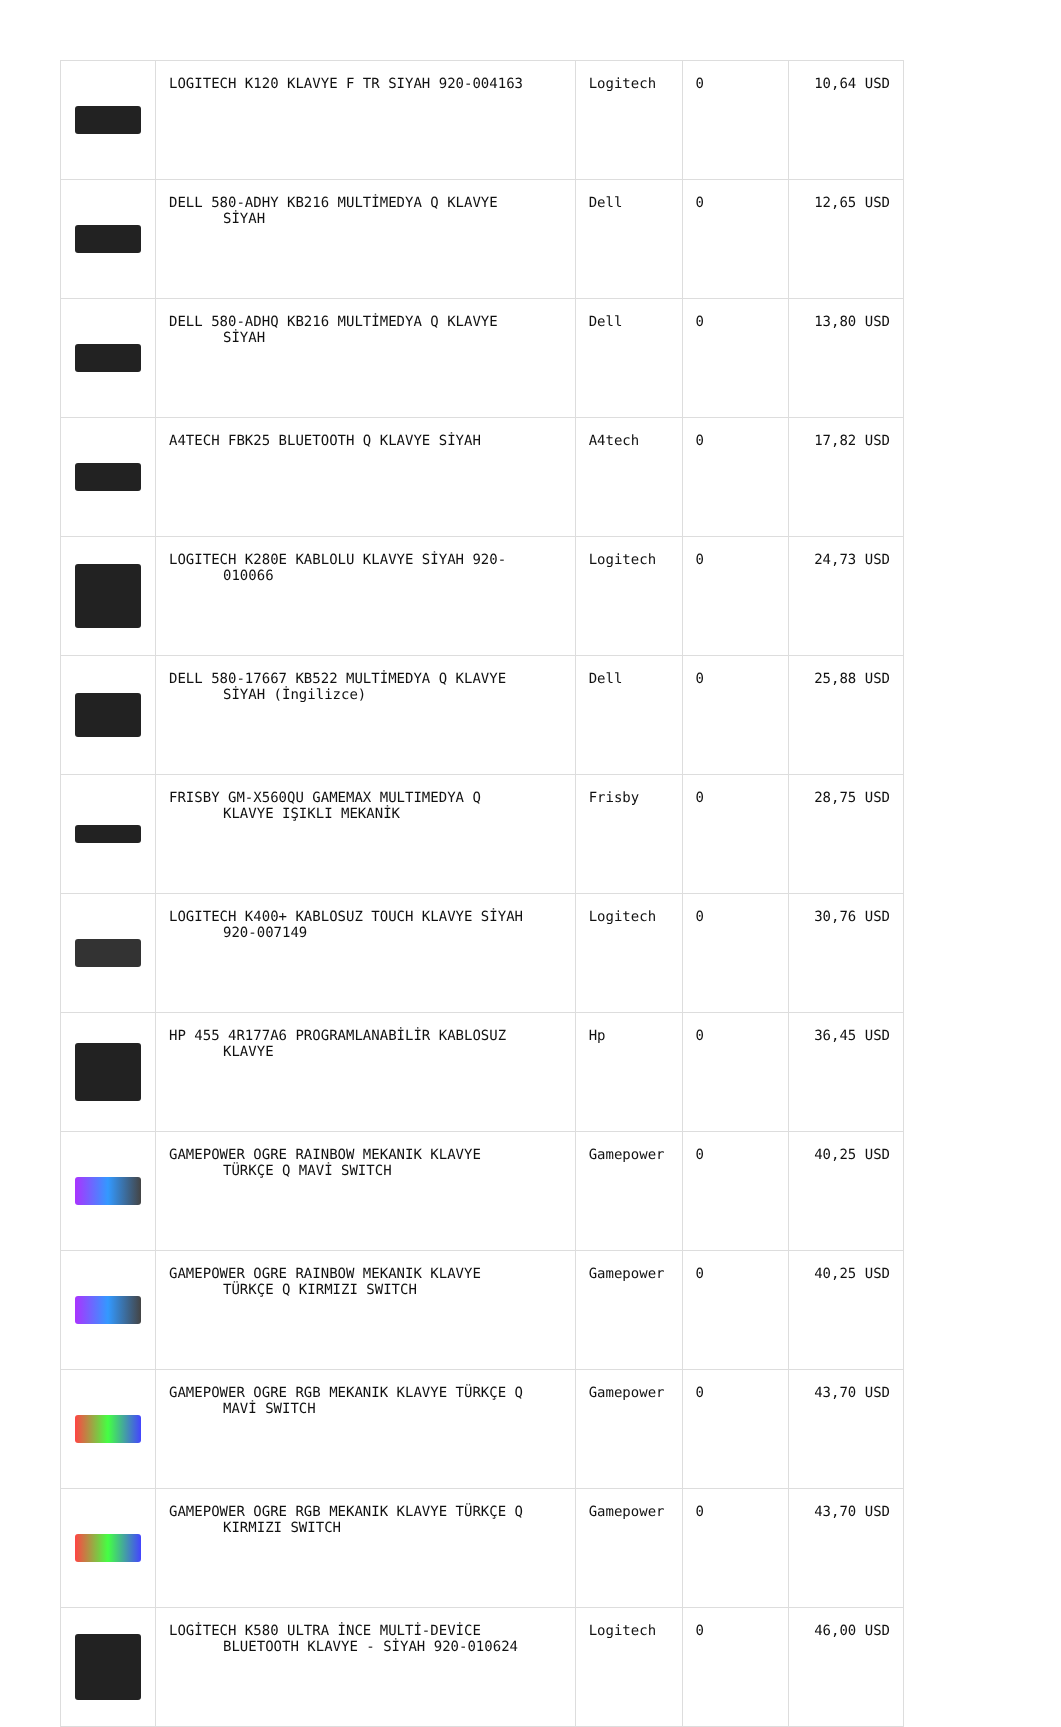| | LOGITECH K120 KLAVYE F TR SIYAH 920-004163 | Logitech | 0 | 10,64 USD |
| | DELL 580-ADHY KB216 MULTİMEDYA Q KLAVYE SİYAH | Dell | 0 | 12,65 USD |
| | DELL 580-ADHQ KB216 MULTİMEDYA Q KLAVYE SİYAH | Dell | 0 | 13,80 USD |
| | A4TECH FBK25 BLUETOOTH Q KLAVYE SİYAH | A4tech | 0 | 17,82 USD |
| | LOGITECH K280E KABLOLU KLAVYE SİYAH 920- 010066 | Logitech | 0 | 24,73 USD |
| | DELL 580-17667 KB522 MULTİMEDYA Q KLAVYE SİYAH (İngilizce) | Dell | 0 | 25,88 USD |
| | FRISBY GM-X560QU GAMEMAX MULTIMEDYA Q KLAVYE IŞIKLI MEKANİK | Frisby | 0 | 28,75 USD |
| | LOGITECH K400+ KABLOSUZ TOUCH KLAVYE SİYAH 920-007149 | Logitech | 0 | 30,76 USD |
| | HP 455 4R177A6 PROGRAMLANABİLİR KABLOSUZ KLAVYE | Hp | 0 | 36,45 USD |
| | GAMEPOWER OGRE RAINBOW MEKANIK KLAVYE TÜRKÇE Q MAVİ SWITCH | Gamepower | 0 | 40,25 USD |
| | GAMEPOWER OGRE RAINBOW MEKANIK KLAVYE TÜRKÇE Q KIRMIZI SWITCH | Gamepower | 0 | 40,25 USD |
| | GAMEPOWER OGRE RGB MEKANIK KLAVYE TÜRKÇE Q MAVİ SWITCH | Gamepower | 0 | 43,70 USD |
| | GAMEPOWER OGRE RGB MEKANIK KLAVYE TÜRKÇE Q KIRMIZI SWITCH | Gamepower | 0 | 43,70 USD |
| | LOGİTECH K580 ULTRA İNCE MULTİ-DEVİCE BLUETOOTH KLAVYE - SİYAH 920-010624 | Logitech | 0 | 46,00 USD |